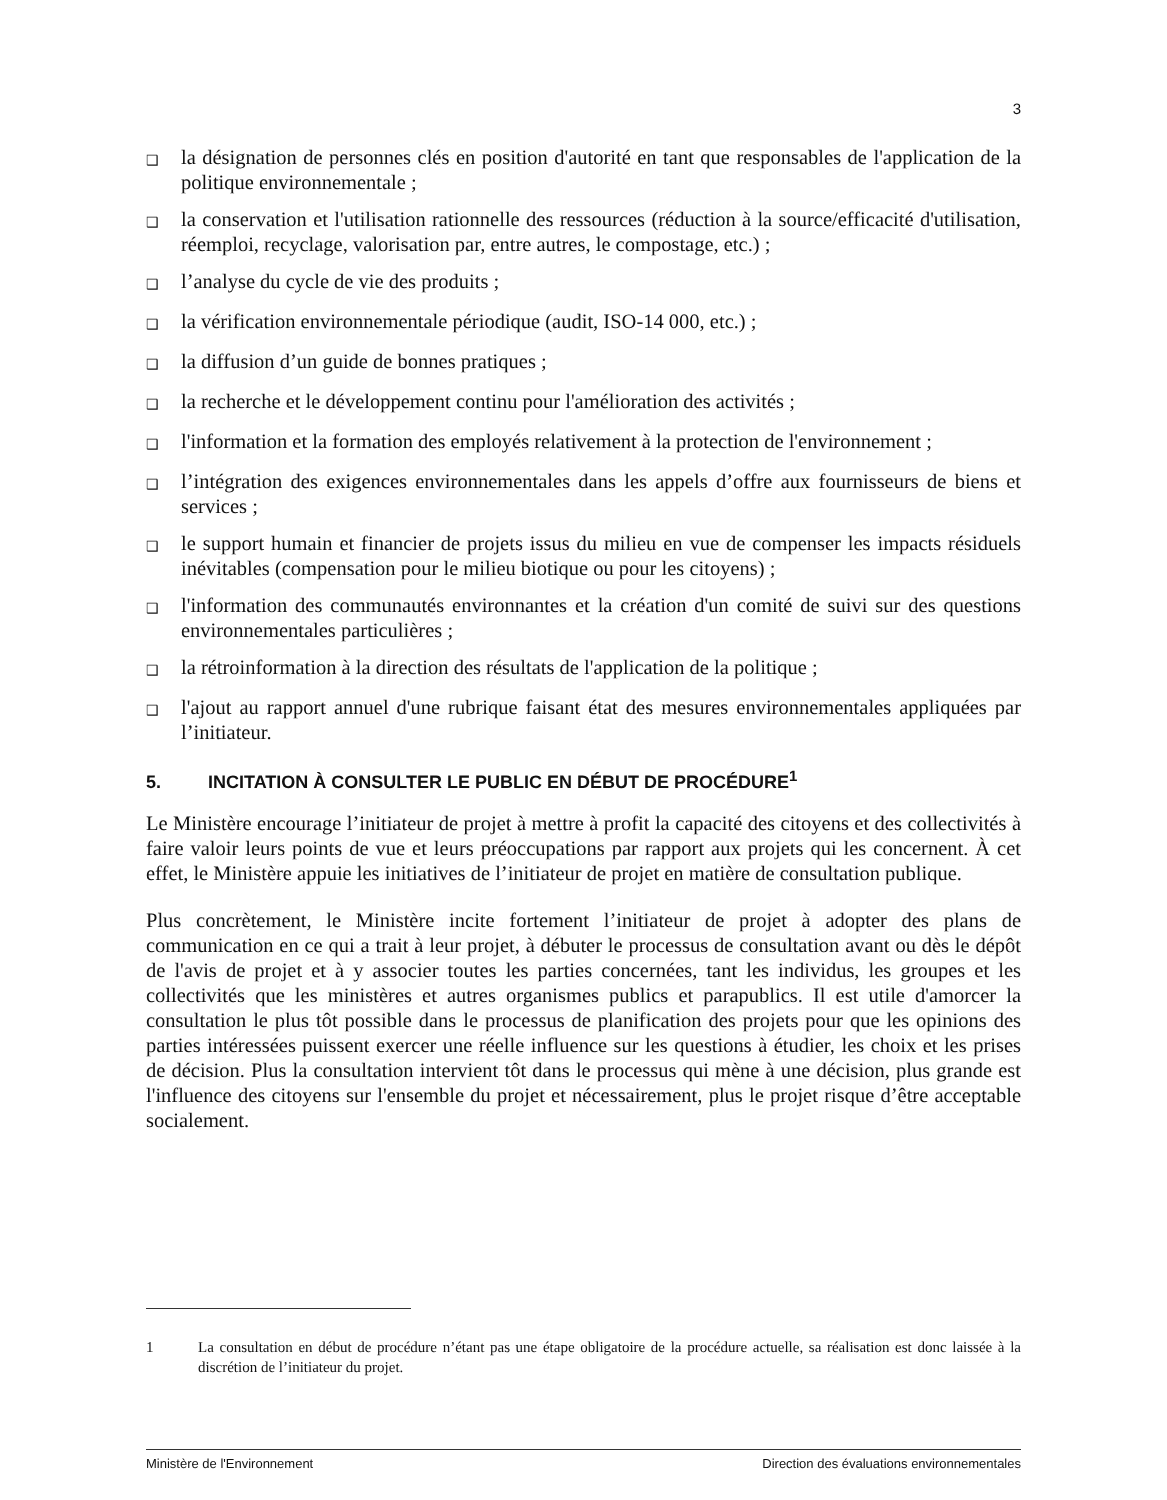3
❑ la désignation de personnes clés en position d'autorité en tant que responsables de l'application de la politique environnementale ;
❑ la conservation et l'utilisation rationnelle des ressources (réduction à la source/efficacité d'utilisation, réemploi, recyclage, valorisation par, entre autres, le compostage, etc.) ;
❑ l’analyse du cycle de vie des produits ;
❑ la vérification environnementale périodique (audit, ISO-14 000, etc.) ;
❑ la diffusion d’un guide de bonnes pratiques ;
❑ la recherche et le développement continu pour l'amélioration des activités ;
❑ l'information et la formation des employés relativement à la protection de l'environnement ;
❑ l’intégration des exigences environnementales dans les appels d’offre aux fournisseurs de biens et services ;
❑ le support humain et financier de projets issus du milieu en vue de compenser les impacts résiduels inévitables (compensation pour le milieu biotique ou pour les citoyens) ;
❑ l'information des communautés environnantes et la création d'un comité de suivi sur des questions environnementales particulières ;
❑ la rétroinformation à la direction des résultats de l'application de la politique ;
❑ l'ajout au rapport annuel d'une rubrique faisant état des mesures environnementales appliquées par l’initiateur.
5. INCITATION À CONSULTER LE PUBLIC EN DÉBUT DE PROCÉDURE<sup>1</sup>
Le Ministère encourage l’initiateur de projet à mettre à profit la capacité des citoyens et des collectivités à faire valoir leurs points de vue et leurs préoccupations par rapport aux projets qui les concernent. À cet effet, le Ministère appuie les initiatives de l’initiateur de projet en matière de consultation publique.
Plus concrètement, le Ministère incite fortement l’initiateur de projet à adopter des plans de communication en ce qui a trait à leur projet, à débuter le processus de consultation avant ou dès le dépôt de l'avis de projet et à y associer toutes les parties concernées, tant les individus, les groupes et les collectivités que les ministères et autres organismes publics et parapublics. Il est utile d'amorcer la consultation le plus tôt possible dans le processus de planification des projets pour que les opinions des parties intéressées puissent exercer une réelle influence sur les questions à étudier, les choix et les prises de décision. Plus la consultation intervient tôt dans le processus qui mène à une décision, plus grande est l'influence des citoyens sur l'ensemble du projet et nécessairement, plus le projet risque d’être acceptable socialement.
1 La consultation en début de procédure n’étant pas une étape obligatoire de la procédure actuelle, sa réalisation est donc laissée à la discrétion de l’initiateur du projet.
Ministère de l'Environnement Direction des évaluations environnementales